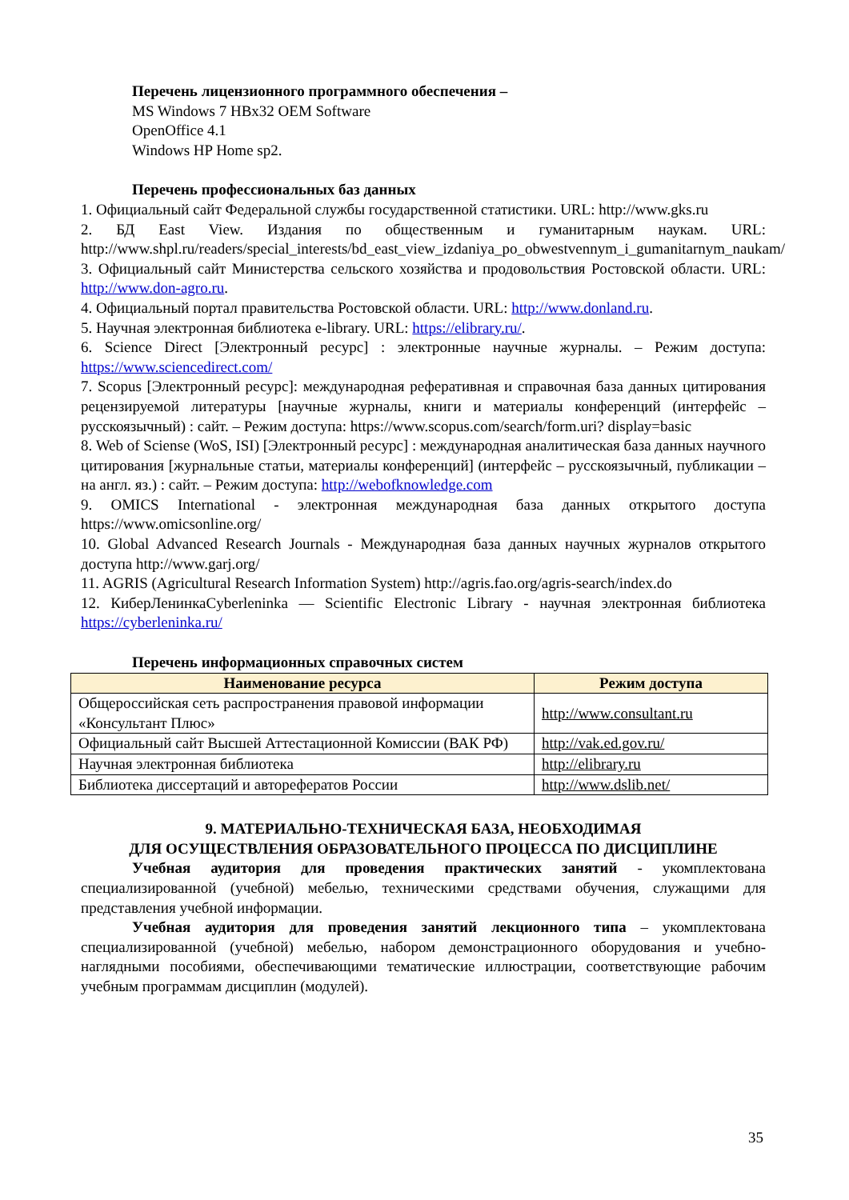Перечень лицензионного программного обеспечения –
MS Windows 7 HBx32 OEM Software
OpenOffice 4.1
Windows HP Home sp2.
Перечень профессиональных баз данных
1. Официальный сайт Федеральной службы государственной статистики. URL: http://www.gks.ru
2. БД East View. Издания по общественным и гуманитарным наукам. URL: http://www.shpl.ru/readers/special_interests/bd_east_view_izdaniya_po_obwestvennym_i_gumanitarnym_naukam/
3. Официальный сайт Министерства сельского хозяйства и продовольствия Ростовской области. URL: http://www.don-agro.ru.
4. Официальный портал правительства Ростовской области. URL: http://www.donland.ru.
5. Научная электронная библиотека e-library. URL: https://elibrary.ru/.
6. Science Direct [Электронный ресурс] : электронные научные журналы. – Режим доступа: https://www.sciencedirect.com/
7. Scopus [Электронный ресурс]: международная реферативная и справочная база данных цитирования рецензируемой литературы [научные журналы, книги и материалы конференций (интерфейс – русскоязычный) : сайт. – Режим доступа: https://www.scopus.com/search/form.uri? display=basic
8. Web of Sciense (WoS, ISI) [Электронный ресурс] : международная аналитическая база данных научного цитирования [журнальные статьи, материалы конференций] (интерфейс – русскоязычный, публикации – на англ. яз.) : сайт. – Режим доступа: http://webofknowledge.com
9. OMICS International - электронная международная база данных открытого доступа https://www.omicsonline.org/
10. Global Advanced Research Journals - Международная база данных научных журналов открытого доступа http://www.garj.org/
11. AGRIS (Agricultural Research Information System) http://agris.fao.org/agris-search/index.do
12. КиберЛенинкаCyberleninka — Scientific Electronic Library - научная электронная библиотека https://cyberleninka.ru/
Перечень информационных справочных систем
| Наименование ресурса | Режим доступа |
| --- | --- |
| Общероссийская сеть распространения правовой информации «Консультант Плюс» | http://www.consultant.ru |
| Официальный сайт Высшей Аттестационной Комиссии (ВАК РФ) | http://vak.ed.gov.ru/ |
| Научная электронная библиотека | http://elibrary.ru |
| Библиотека диссертаций и авторефератов России | http://www.dslib.net/ |
9. МАТЕРИАЛЬНО-ТЕХНИЧЕСКАЯ БАЗА, НЕОБХОДИМАЯ
ДЛЯ ОСУЩЕСТВЛЕНИЯ ОБРАЗОВАТЕЛЬНОГО ПРОЦЕССА ПО ДИСЦИПЛИНЕ
Учебная аудитория для проведения практических занятий - укомплектована специализированной (учебной) мебелью, техническими средствами обучения, служащими для представления учебной информации.
Учебная аудитория для проведения занятий лекционного типа – укомплектована специализированной (учебной) мебелью, набором демонстрационного оборудования и учебно-наглядными пособиями, обеспечивающими тематические иллюстрации, соответствующие рабочим учебным программам дисциплин (модулей).
35